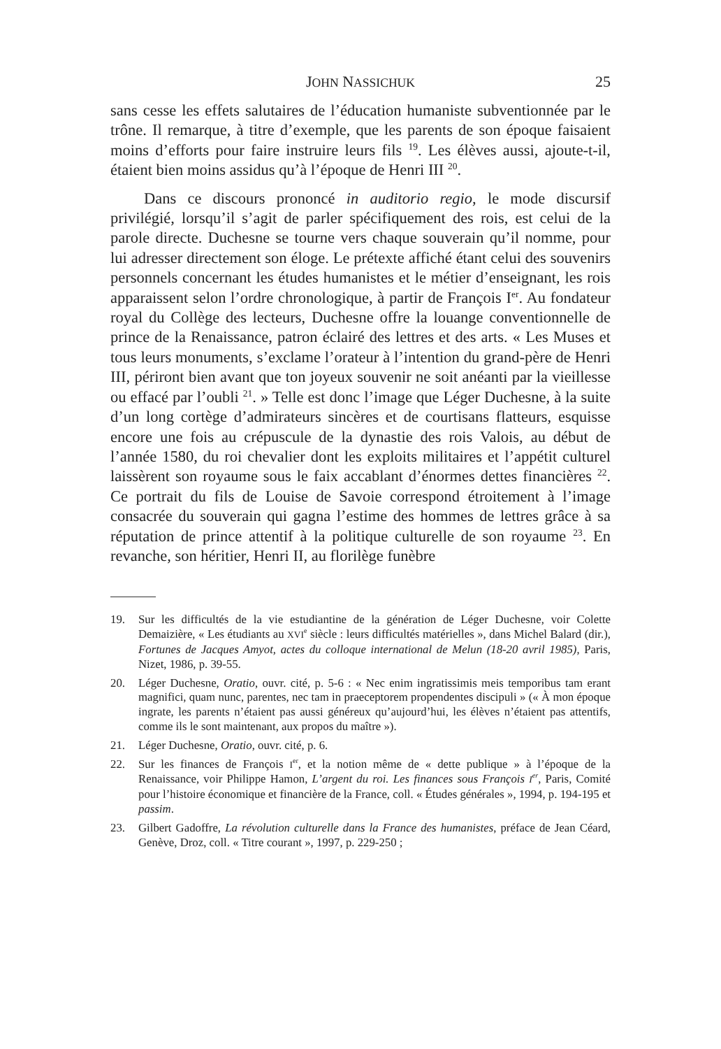JOHN NASSICHUK 25
sans cesse les effets salutaires de l’éducation humaniste subventionnée par le trône. Il remarque, à titre d’exemple, que les parents de son époque faisaient moins d’efforts pour faire instruire leurs fils <sup>19</sup>. Les élèves aussi, ajoute-t-il, étaient bien moins assidus qu’à l’époque de Henri III <sup>20</sup>.
Dans ce discours prononcé in auditorio regio, le mode discursif privilégié, lorsqu’il s’agit de parler spécifiquement des rois, est celui de la parole directe. Duchesne se tourne vers chaque souverain qu’il nomme, pour lui adresser directement son éloge. Le prétexte affiché étant celui des souvenirs personnels concernant les études humanistes et le métier d’enseignant, les rois apparaissent selon l’ordre chronologique, à partir de François I<sup>er</sup>. Au fondateur royal du Collège des lecteurs, Duchesne offre la louange conventionnelle de prince de la Renaissance, patron éclairé des lettres et des arts. « Les Muses et tous leurs monuments, s’exclame l’orateur à l’intention du grand-père de Henri III, périront bien avant que ton joyeux souvenir ne soit anéanti par la vieillesse ou effacé par l’oubli <sup>21</sup>. » Telle est donc l’image que Léger Duchesne, à la suite d’un long cortège d’admirateurs sincères et de courtisans flatteurs, esquisse encore une fois au crépuscule de la dynastie des rois Valois, au début de l’année 1580, du roi chevalier dont les exploits militaires et l’appétit culturel laissèrent son royaume sous le faix accablant d’énormes dettes financières <sup>22</sup>. Ce portrait du fils de Louise de Savoie correspond étroitement à l’image consacrée du souverain qui gagna l’estime des hommes de lettres grâce à sa réputation de prince attentif à la politique culturelle de son royaume <sup>23</sup>. En revanche, son héritier, Henri II, au florilège funèbre
19. Sur les difficultés de la vie estudiantine de la génération de Léger Duchesne, voir Colette Demaizière, « Les étudiants au XVI<sup>e</sup> siècle : leurs difficultés matérielles », dans Michel Balard (dir.), Fortunes de Jacques Amyot, actes du colloque international de Melun (18-20 avril 1985), Paris, Nizet, 1986, p. 39-55.
20. Léger Duchesne, Oratio, ouvr. cité, p. 5-6 : « Nec enim ingratissimis meis temporibus tam erant magnifici, quam nunc, parentes, nec tam in praeceptorem propendentes discipuli » (« À mon époque ingrate, les parents n’étaient pas aussi généreux qu’aujourd’hui, les élèves n’étaient pas attentifs, comme ils le sont maintenant, aux propos du maître »).
21. Léger Duchesne, Oratio, ouvr. cité, p. 6.
22. Sur les finances de François I<sup>er</sup>, et la notion même de « dette publique » à l’époque de la Renaissance, voir Philippe Hamon, L’argent du roi. Les finances sous François I<sup>er</sup>, Paris, Comité pour l’histoire économique et financière de la France, coll. « Études générales », 1994, p. 194-195 et passim.
23. Gilbert Gadoffre, La révolution culturelle dans la France des humanistes, préface de Jean Céard, Genève, Droz, coll. « Titre courant », 1997, p. 229-250 ;